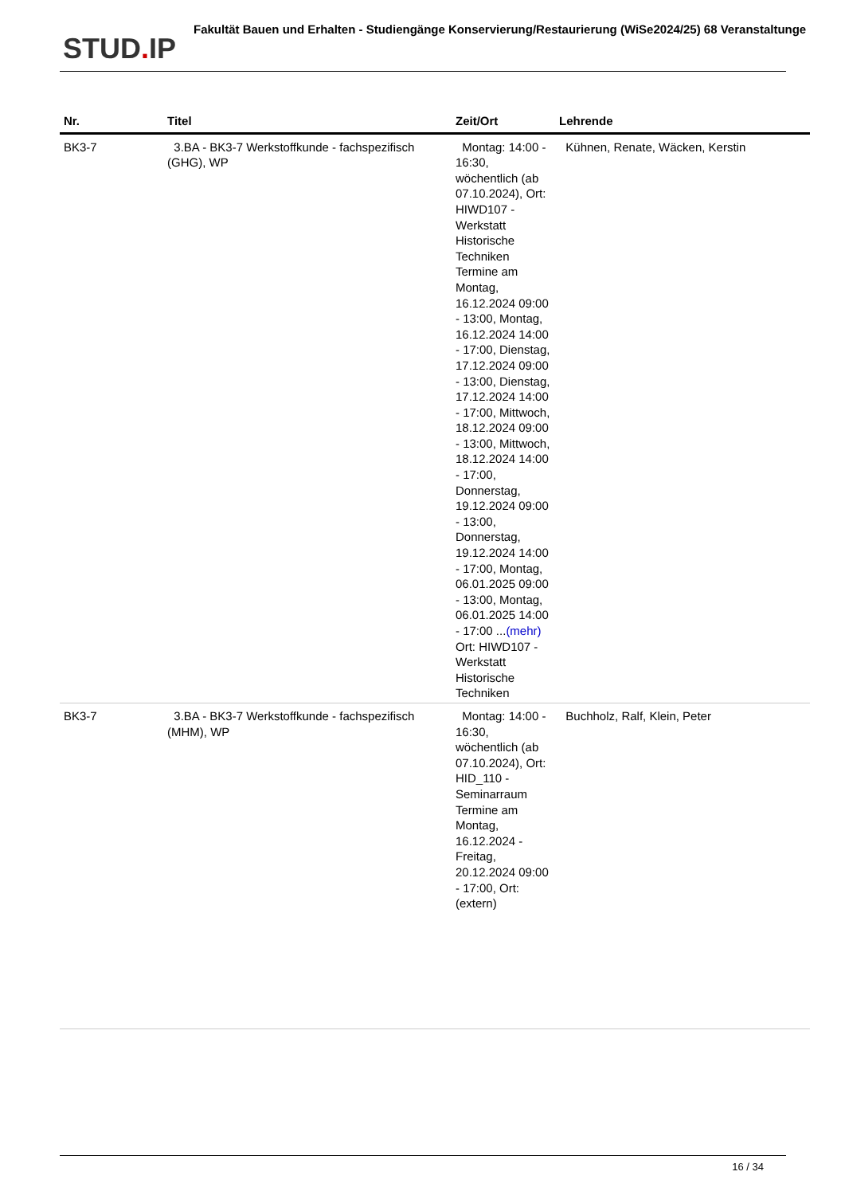STUD. IP
Fakultät Bauen und Erhalten - Studiengänge Konservierung/Restaurierung (WiSe2024/25) 68 Veranstaltunge
| Nr. | Titel | Zeit/Ort | Lehrende |
| --- | --- | --- | --- |
| BK3-7 | 3.BA - BK3-7 Werkstoffkunde - fachspezifisch (GHG), WP | Montag: 14:00 - 16:30, wöchentlich (ab 07.10.2024), Ort: HIWD107 - Werkstatt Historische Techniken Termine am Montag, 16.12.2024 09:00 - 13:00, Montag, 16.12.2024 14:00 - 17:00, Dienstag, 17.12.2024 09:00 - 13:00, Dienstag, 17.12.2024 14:00 - 17:00, Mittwoch, 18.12.2024 09:00 - 13:00, Mittwoch, 18.12.2024 14:00 - 17:00, Donnerstag, 19.12.2024 09:00 - 13:00, Donnerstag, 19.12.2024 14:00 - 17:00, Montag, 06.01.2025 09:00 - 13:00, Montag, 06.01.2025 14:00 - 17:00 ... (mehr) Ort: HIWD107 - Werkstatt Historische Techniken | Kühnen, Renate, Wäcken, Kerstin |
| BK3-7 | 3.BA - BK3-7 Werkstoffkunde - fachspezifisch (MHM), WP | Montag: 14:00 - 16:30, wöchentlich (ab 07.10.2024), Ort: HID_110 - Seminarraum Termine am Montag, 16.12.2024 - Freitag, 20.12.2024 09:00 - 17:00, Ort: (extern) | Buchholz, Ralf, Klein, Peter |
16 / 34